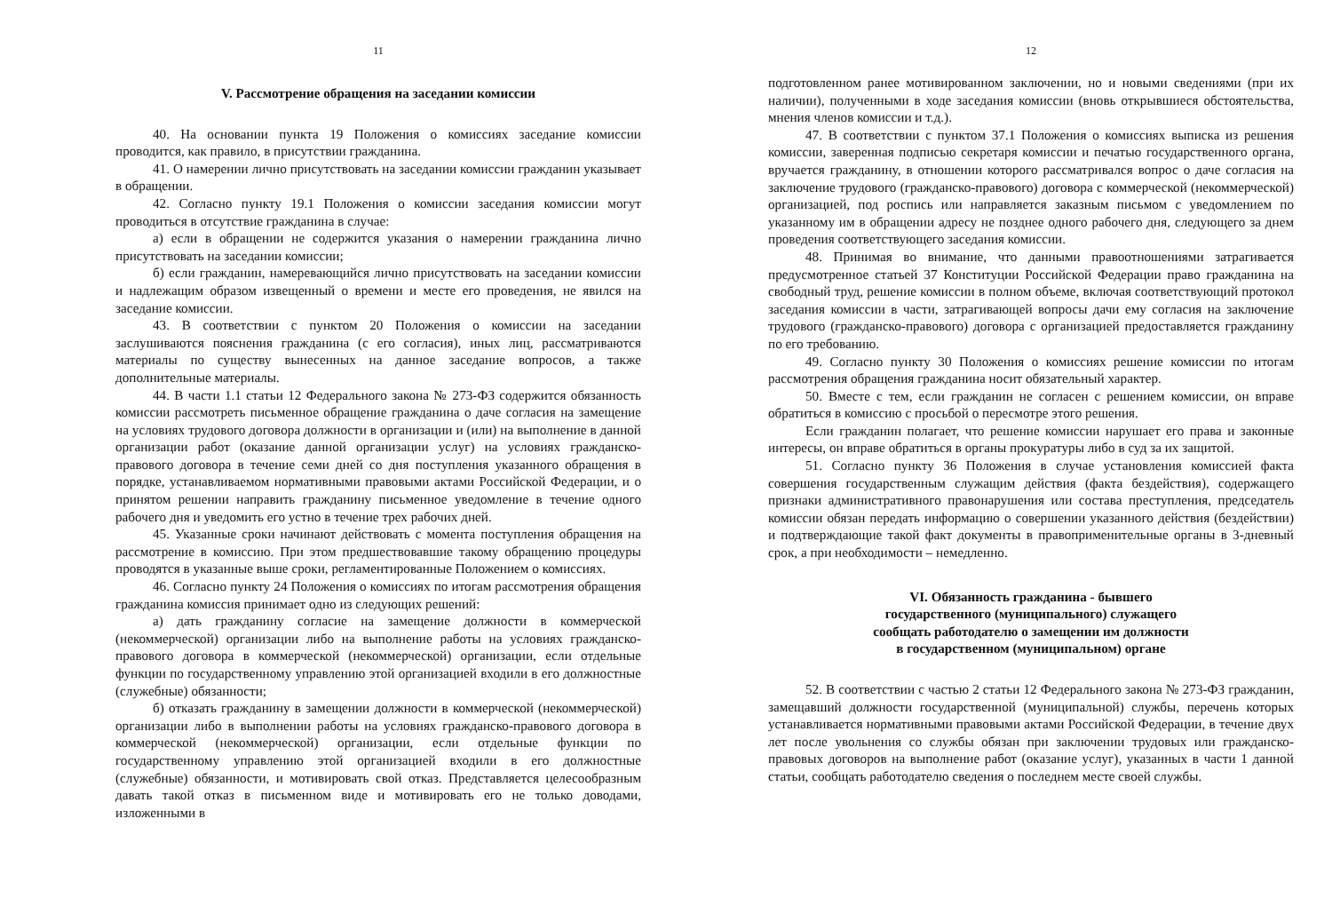11
V. Рассмотрение обращения на заседании комиссии
40. На основании пункта 19 Положения о комиссиях заседание комиссии проводится, как правило, в присутствии гражданина.
41. О намерении лично присутствовать на заседании комиссии гражданин указывает в обращении.
42. Согласно пункту 19.1 Положения о комиссии заседания комиссии могут проводиться в отсутствие гражданина в случае:
а) если в обращении не содержится указания о намерении гражданина лично присутствовать на заседании комиссии;
б) если гражданин, намеревающийся лично присутствовать на заседании комиссии и надлежащим образом извещенный о времени и месте его проведения, не явился на заседание комиссии.
43. В соответствии с пунктом 20 Положения о комиссии на заседании заслушиваются пояснения гражданина (с его согласия), иных лиц, рассматриваются материалы по существу вынесенных на данное заседание вопросов, а также дополнительные материалы.
44. В части 1.1 статьи 12 Федерального закона № 273-ФЗ содержится обязанность комиссии рассмотреть письменное обращение гражданина о даче согласия на замещение на условиях трудового договора должности в организации и (или) на выполнение в данной организации работ (оказание данной организации услуг) на условиях гражданско-правового договора в течение семи дней со дня поступления указанного обращения в порядке, устанавливаемом нормативными правовыми актами Российской Федерации, и о принятом решении направить гражданину письменное уведомление в течение одного рабочего дня и уведомить его устно в течение трех рабочих дней.
45. Указанные сроки начинают действовать с момента поступления обращения на рассмотрение в комиссию. При этом предшествовавшие такому обращению процедуры проводятся в указанные выше сроки, регламентированные Положением о комиссиях.
46. Согласно пункту 24 Положения о комиссиях по итогам рассмотрения обращения гражданина комиссия принимает одно из следующих решений:
а) дать гражданину согласие на замещение должности в коммерческой (некоммерческой) организации либо на выполнение работы на условиях гражданско-правового договора в коммерческой (некоммерческой) организации, если отдельные функции по государственному управлению этой организацией входили в его должностные (служебные) обязанности;
б) отказать гражданину в замещении должности в коммерческой (некоммерческой) организации либо в выполнении работы на условиях гражданско-правового договора в коммерческой (некоммерческой) организации, если отдельные функции по государственному управлению этой организацией входили в его должностные (служебные) обязанности, и мотивировать свой отказ. Представляется целесообразным давать такой отказ в письменном виде и мотивировать его не только доводами, изложенными в
12
подготовленном ранее мотивированном заключении, но и новыми сведениями (при их наличии), полученными в ходе заседания комиссии (вновь открывшиеся обстоятельства, мнения членов комиссии и т.д.).
47. В соответствии с пунктом 37.1 Положения о комиссиях выписка из решения комиссии, заверенная подписью секретаря комиссии и печатью государственного органа, вручается гражданину, в отношении которого рассматривался вопрос о даче согласия на заключение трудового (гражданско-правового) договора с коммерческой (некоммерческой) организацией, под роспись или направляется заказным письмом с уведомлением по указанному им в обращении адресу не позднее одного рабочего дня, следующего за днем проведения соответствующего заседания комиссии.
48. Принимая во внимание, что данными правоотношениями затрагивается предусмотренное статьей 37 Конституции Российской Федерации право гражданина на свободный труд, решение комиссии в полном объеме, включая соответствующий протокол заседания комиссии в части, затрагивающей вопросы дачи ему согласия на заключение трудового (гражданско-правового) договора с организацией предоставляется гражданину по его требованию.
49. Согласно пункту 30 Положения о комиссиях решение комиссии по итогам рассмотрения обращения гражданина носит обязательный характер.
50. Вместе с тем, если гражданин не согласен с решением комиссии, он вправе обратиться в комиссию с просьбой о пересмотре этого решения.
Если гражданин полагает, что решение комиссии нарушает его права и законные интересы, он вправе обратиться в органы прокуратуры либо в суд за их защитой.
51. Согласно пункту 36 Положения в случае установления комиссией факта совершения государственным служащим действия (факта бездействия), содержащего признаки административного правонарушения или состава преступления, председатель комиссии обязан передать информацию о совершении указанного действия (бездействии) и подтверждающие такой факт документы в правоприменительные органы в 3-дневный срок, а при необходимости – немедленно.
VI. Обязанность гражданина - бывшего
государственного (муниципального) служащего
сообщать работодателю о замещении им должности
в государственном (муниципальном) органе
52. В соответствии с частью 2 статьи 12 Федерального закона № 273-ФЗ гражданин, замещавший должности государственной (муниципальной) службы, перечень которых устанавливается нормативными правовыми актами Российской Федерации, в течение двух лет после увольнения со службы обязан при заключении трудовых или гражданско-правовых договоров на выполнение работ (оказание услуг), указанных в части 1 данной статьи, сообщать работодателю сведения о последнем месте своей службы.